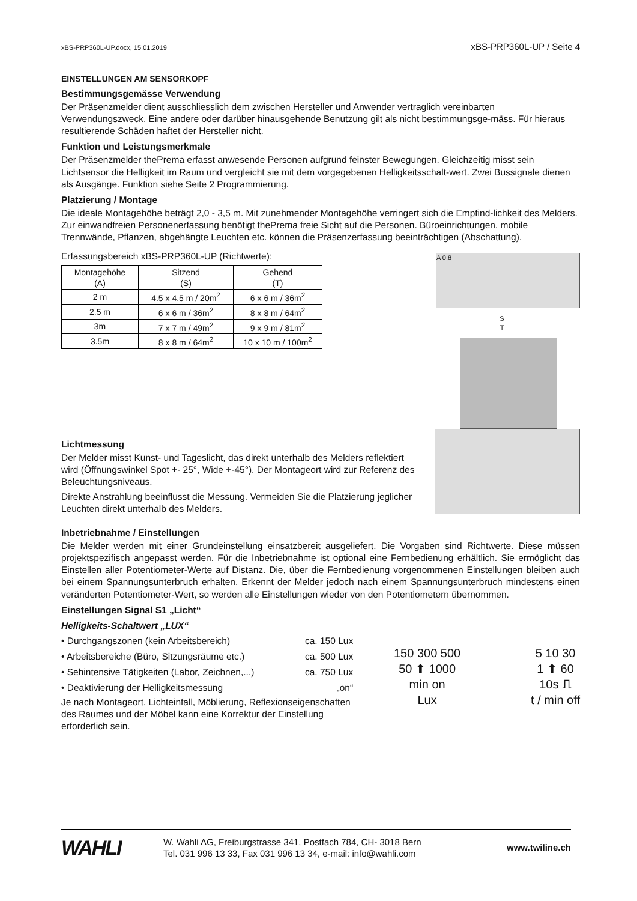xBS-PRP360L-UP.docx, 15.01.2019 xBS-PRP360L-UP / Seite 4
EINSTELLUNGEN AM SENSORKOPF
Bestimmungsgemässe Verwendung
Der Präsenzmelder dient ausschliesslich dem zwischen Hersteller und Anwender vertraglich vereinbarten Verwendungszweck. Eine andere oder darüber hinausgehende Benutzung gilt als nicht bestimmungsge-mäss. Für hieraus resultierende Schäden haftet der Hersteller nicht.
Funktion und Leistungsmerkmale
Der Präsenzmelder thePrema erfasst anwesende Personen aufgrund feinster Bewegungen. Gleichzeitig misst sein Lichtsensor die Helligkeit im Raum und vergleicht sie mit dem vorgegebenen Helligkeitsschalt-wert. Zwei Bussignale dienen als Ausgänge. Funktion siehe Seite 2 Programmierung.
Platzierung / Montage
Die ideale Montagehöhe beträgt 2,0 - 3,5 m. Mit zunehmender Montagehöhe verringert sich die Empfind-lichkeit des Melders. Zur einwandfreien Personenerfassung benötigt thePrema freie Sicht auf die Personen. Büroeinrichtungen, mobile Trennwände, Pflanzen, abgehängte Leuchten etc. können die Präsenzerfassung beeinträchtigen (Abschattung).
Erfassungsbereich xBS-PRP360L-UP (Richtwerte):
| Montagehöhe (A) | Sitzend (S) | Gehend (T) |
| 2 m | 4.5 x 4.5 m / 20m<sup>2</sup> | 6 x 6 m / 36m<sup>2</sup> |
| 2.5 m | 6 x 6 m / 36m<sup>2</sup> | 8 x 8 m / 64m<sup>2</sup> |
| 3m | 7 x 7 m / 49m<sup>2</sup> | 9 x 9 m / 81m<sup>2</sup> |
| 3.5m | 8 x 8 m / 64m<sup>2</sup> | 10 x 10 m / 100m<sup>2</sup> |
A 0,8
S
T
Lichtmessung
Der Melder misst Kunst- und Tageslicht, das direkt unterhalb des Melders reflektiert wird (Öffnungswinkel Spot +- 25°, Wide +-45°). Der Montageort wird zur Referenz des Beleuchtungsniveaus.
Direkte Anstrahlung beeinflusst die Messung. Vermeiden Sie die Platzierung jeglicher Leuchten direkt unterhalb des Melders.
Inbetriebnahme / Einstellungen
Die Melder werden mit einer Grundeinstellung einsatzbereit ausgeliefert. Die Vorgaben sind Richtwerte. Diese müssen projektspezifisch angepasst werden. Für die Inbetriebnahme ist optional eine Fernbedienung erhältlich. Sie ermöglicht das Einstellen aller Potentiometer-Werte auf Distanz. Die, über die Fernbedienung vorgenommenen Einstellungen bleiben auch bei einem Spannungsunterbruch erhalten. Erkennt der Melder jedoch nach einem Spannungsunterbruch mindestens einen veränderten Potentiometer-Wert, so werden alle Einstellungen wieder von den Potentiometern übernommen.
Einstellungen Signal S1 „Licht“
Helligkeits-Schaltwert „LUX“
| • Durchgangszonen (kein Arbeitsbereich) | ca. 150 Lux |
| • Arbeitsbereiche (Büro, Sitzungsräume etc.) | ca. 500 Lux |
| • Sehintensive Tätigkeiten (Labor, Zeichnen,...) | ca. 750 Lux |
| • Deaktivierung der Helligkeitsmessung | „on“ |
Je nach Montageort, Lichteinfall, Möblierung, Reflexionseigenschaften
des Raumes und der Möbel kann eine Korrektur der Einstellung erforderlich sein.
150 300 500
50 ⬆ 1000
min on
Lux
5 10 30
1 ⬆ 60
10s ⎍
t / min off
WAHLI
W. Wahli AG, Freiburgstrasse 341, Postfach 784, CH- 3018 Bern
Tel. 031 996 13 33, Fax 031 996 13 34, e-mail: info@wahli.com
www.twiline.ch